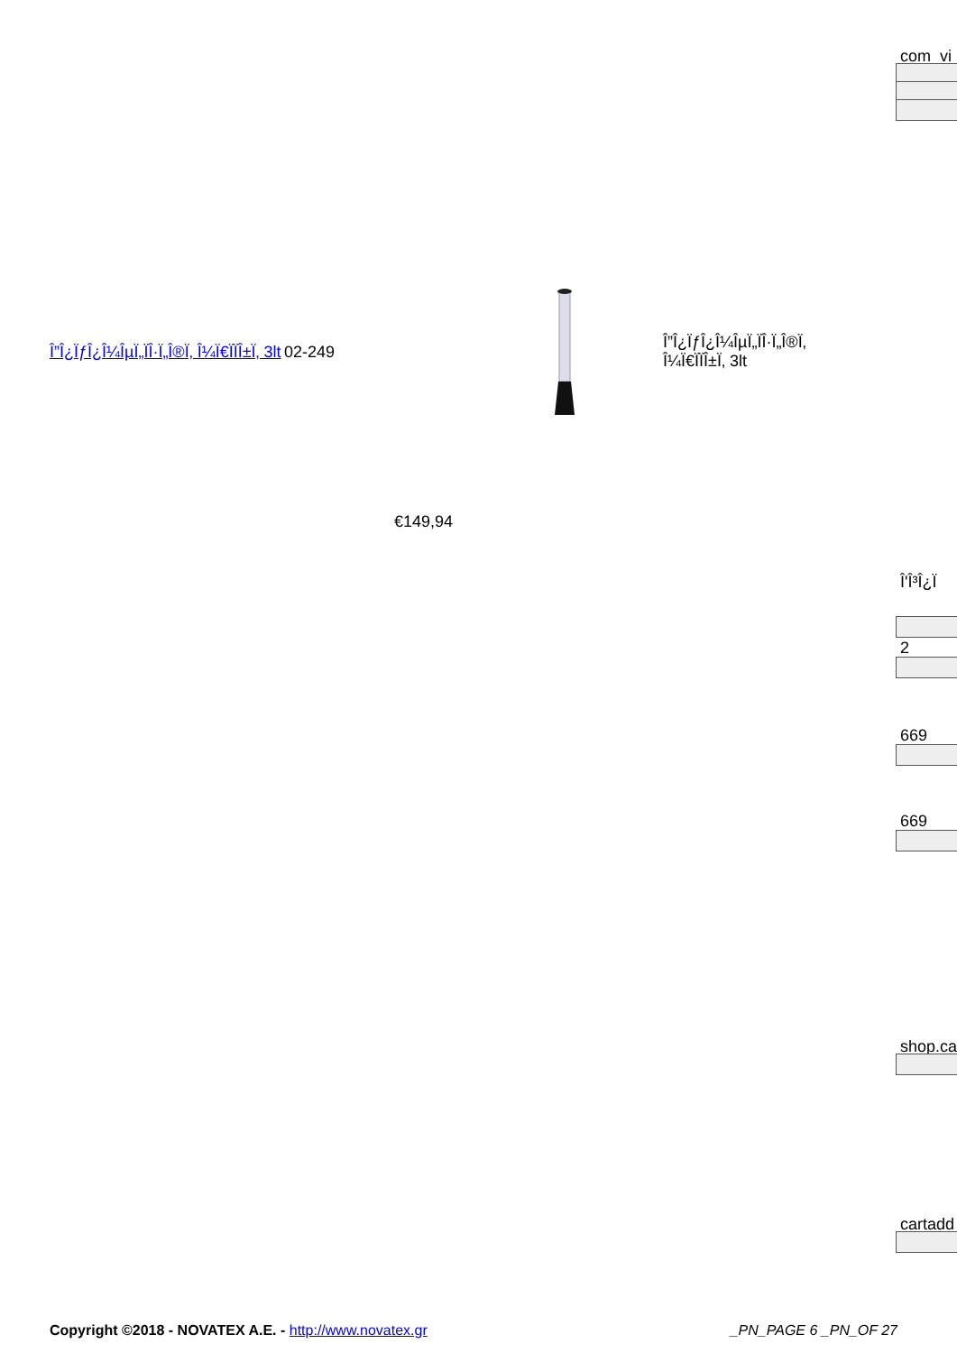com_vi
Î”Î¿ÏƒÎ¿Î¼ÎµÏ„ÏÎ·Ï„Î®Ï‚ Î¼Ï€ÏÏÎ±Ï‚ 3lt
02-249
Î”Î¿ÏƒÎ¿Î¼ÎµÏ„ÏÎ·Ï„Î®Ï‚ Î¼Ï€ÏÏÎ±Ï‚ 3lt
€149,94
Î'Î³Î¿Ï
2
669
669
shop.ca
cartadd
Copyright ©2018 - NOVATEX A.E. - http://www.novatex.gr
_PN_PAGE 6 _PN_OF 27